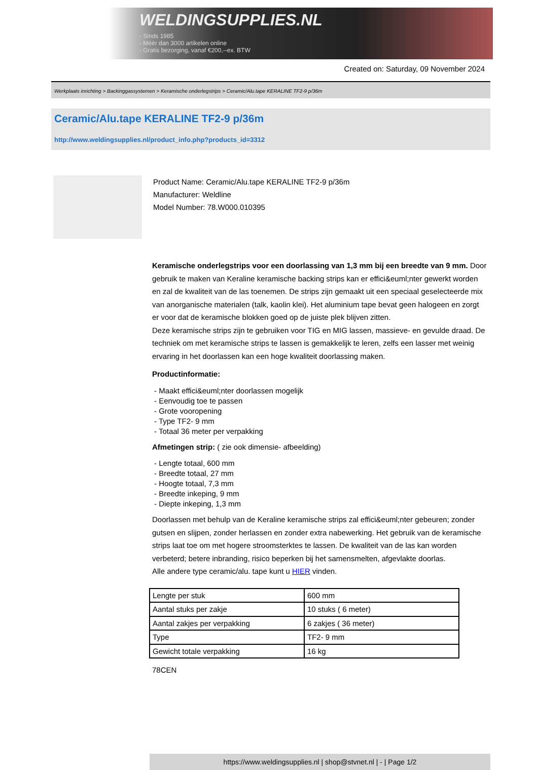WELDINGSUPPLIES.NL
- Sinds 1985
- Méér dan 3000 artikelen online
- Gratis bezorging, vanaf €200,--ex. BTW
Created on: Saturday, 09 November 2024
Werkplaats inrichting > Backinggassystemen > Keramische onderlegstrips > Ceramic/Alu.tape KERALINE TF2-9 p/36m
Ceramic/Alu.tape KERALINE TF2-9 p/36m
http://www.weldingsupplies.nl/product_info.php?products_id=3312
Product Name: Ceramic/Alu.tape KERALINE TF2-9 p/36m
Manufacturer: Weldline
Model Number: 78.W000.010395
Keramische onderlegstrips voor een doorlassing van 1,3 mm bij een breedte van 9 mm. Door gebruik te maken van Keraline keramische backing strips kan er effici&euml;nter gewerkt worden en zal de kwaliteit van de las toenemen. De strips zijn gemaakt uit een speciaal geselecteerde mix van anorganische materialen (talk, kaolin klei). Het aluminium tape bevat geen halogeen en zorgt er voor dat de keramische blokken goed op de juiste plek blijven zitten.
Deze keramische strips zijn te gebruiken voor TIG en MIG lassen, massieve- en gevulde draad. De techniek om met keramische strips te lassen is gemakkelijk te leren, zelfs een lasser met weinig ervaring in het doorlassen kan een hoge kwaliteit doorlassing maken.
Productinformatie:
- Maakt effici&euml;nter doorlassen mogelijk
- Eenvoudig toe te passen
- Grote vooropening
- Type TF2- 9 mm
- Totaal 36 meter per verpakking
Afmetingen strip: ( zie ook dimensie- afbeelding)
- Lengte totaal, 600 mm
- Breedte totaal, 27 mm
- Hoogte totaal, 7,3 mm
- Breedte inkeping, 9 mm
- Diepte inkeping, 1,3 mm
Doorlassen met behulp van de Keraline keramische strips zal effici&euml;nter gebeuren; zonder gutsen en slijpen, zonder herlassen en zonder extra nabewerking. Het gebruik van de keramische strips laat toe om met hogere stroomsterktes te lassen. De kwaliteit van de las kan worden verbeterd; betere inbranding, risico beperken bij het samensmelten, afgevlakte doorlas.
Alle andere type ceramic/alu. tape kunt u HIER vinden.
| Lengte per stuk | 600 mm |
| Aantal stuks per zakje | 10 stuks ( 6 meter) |
| Aantal zakjes per verpakking | 6 zakjes ( 36 meter) |
| Type | TF2- 9 mm |
| Gewicht totale verpakking | 16 kg |
78CEN
https://www.weldingsupplies.nl | shop@stvnet.nl | - | Page 1/2